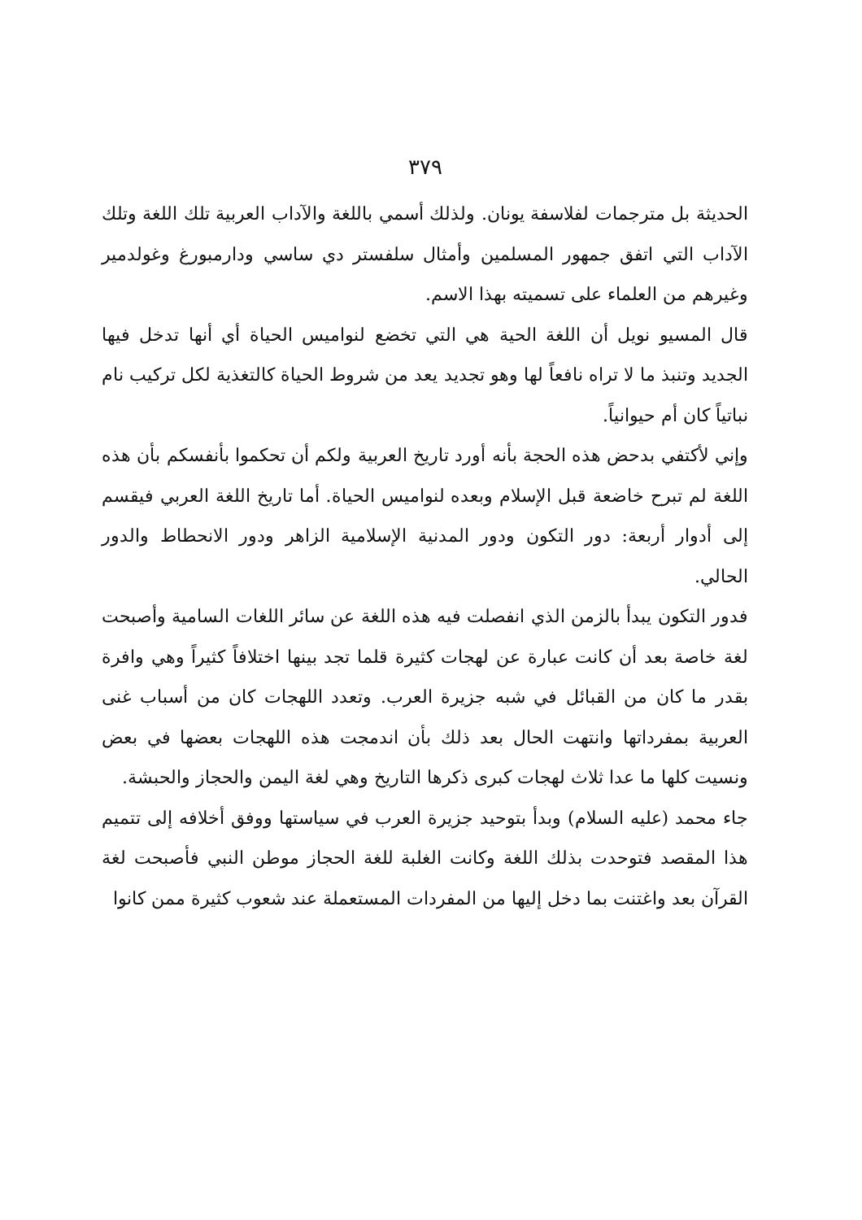٣٧٩
الحديثة بل مترجمات لفلاسفة يونان. ولذلك أسمي باللغة والآداب العربية تلك اللغة وتلك الآداب التي اتفق جمهور المسلمين وأمثال سلفستر دي ساسي ودارمبورغ وغولدمير وغيرهم من العلماء على تسميته بهذا الاسم.
قال المسيو نويل أن اللغة الحية هي التي تخضع لنواميس الحياة أي أنها تدخل فيها الجديد وتنبذ ما لا تراه نافعاً لها وهو تجديد يعد من شروط الحياة كالتغذية لكل تركيب نام نباتياً كان أم حيوانياً.
وإني لأكتفي بدحض هذه الحجة بأنه أورد تاريخ العربية ولكم أن تحكموا بأنفسكم بأن هذه اللغة لم تبرح خاضعة قبل الإسلام وبعده لنواميس الحياة. أما تاريخ اللغة العربي فيقسم إلى أدوار أربعة: دور التكون ودور المدنية الإسلامية الزاهر ودور الانحطاط والدور الحالي.
فدور التكون يبدأ بالزمن الذي انفصلت فيه هذه اللغة عن سائر اللغات السامية وأصبحت لغة خاصة بعد أن كانت عبارة عن لهجات كثيرة قلما تجد بينها اختلافاً كثيراً وهي وافرة بقدر ما كان من القبائل في شبه جزيرة العرب. وتعدد اللهجات كان من أسباب غنى العربية بمفرداتها وانتهت الحال بعد ذلك بأن اندمجت هذه اللهجات بعضها في بعض ونسيت كلها ما عدا ثلاث لهجات كبرى ذكرها التاريخ وهي لغة اليمن والحجاز والحبشة.
جاء محمد (عليه السلام) وبدأ بتوحيد جزيرة العرب في سياستها ووفق أخلافه إلى تتميم هذا المقصد فتوحدت بذلك اللغة وكانت الغلبة للغة الحجاز موطن النبي فأصبحت لغة القرآن بعد واغتنت بما دخل إليها من المفردات المستعملة عند شعوب كثيرة ممن كانوا